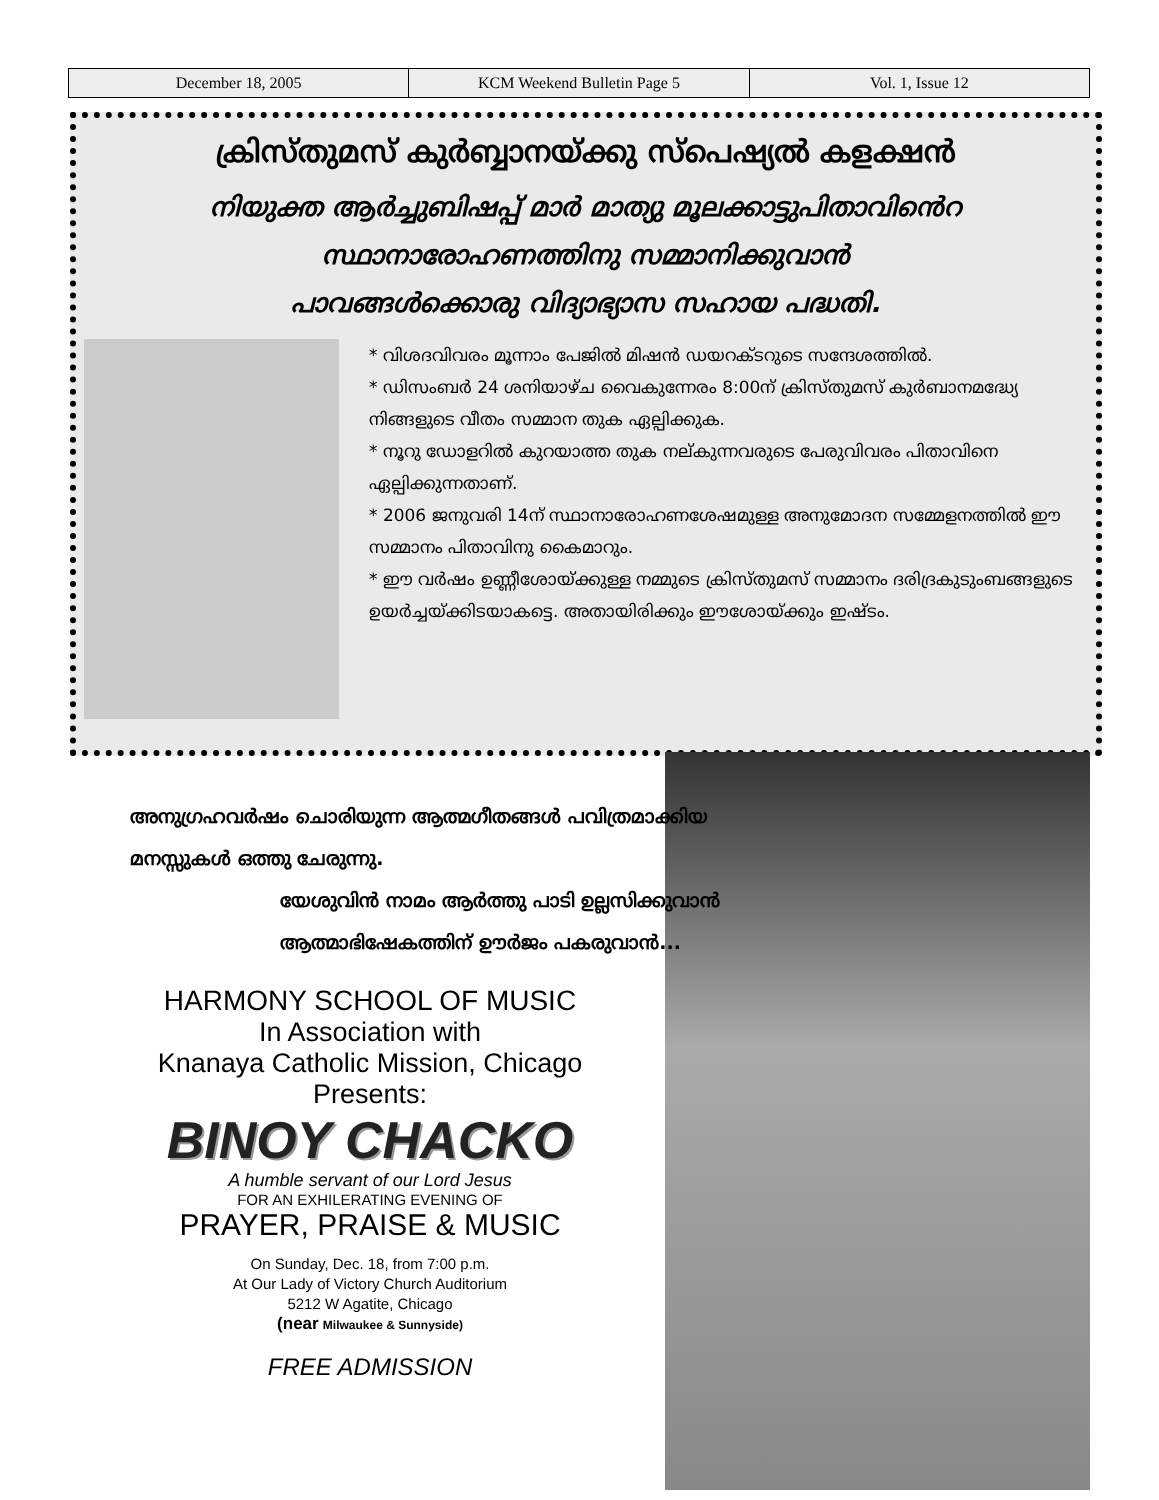| December 18, 2005 | KCM Weekend Bulletin Page 5 | Vol. 1, Issue 12 |
ക്രിസ്തുമസ് കുർബ്ബാനയ്ക്കു സ്പെഷ്യൽ കളക്ഷൻ
നിയുക്ത ആർച്ചുബിഷപ്പ് മാർ മാത്യു മൂലക്കാട്ടുപിതാവിൻെറ
സ്ഥാനാരോഹണത്തിനു സമ്മാനിക്കുവാൻ
പാവങ്ങൾക്കൊരു വിദ്യാഭ്യാസ സഹായ പദ്ധതി.
* വിശദവിവരം മൂന്നാം പേജിൽ മിഷൻ ഡയറക്ടറുടെ സന്ദേശത്തിൽ.
* ഡിസംബർ 24 ശനിയാഴ്ച വൈകുന്നേരം 8:00ന് ക്രിസ്തുമസ് കുർബാനമദ്ധ്യേ നിങ്ങളുടെ വീതം സമ്മാന തുക ഏല്പിക്കുക.
* നൂറു ഡോളറിൽ കുറയാത്ത തുക നല്കുന്നവരുടെ പേരുവിവരം പിതാവിനെ ഏല്പിക്കുന്നതാണ്.
* 2006 ജനുവരി 14ന് സ്ഥാനാരോഹണശേഷമുള്ള അനുമോദന സമ്മേളനത്തിൽ ഈ സമ്മാനം പിതാവിനു കൈമാറും.
* ഈ വർഷം ഉണ്ണീശോയ്ക്കുള്ള നമ്മുടെ ക്രിസ്തുമസ് സമ്മാനം ദരിദ്രകുടുംബങ്ങളുടെ ഉയർച്ചയ്ക്കിടയാകട്ടെ. അതായിരിക്കും ഈശോയ്ക്കും ഇഷ്ടം.
അനുഗ്രഹവർഷം ചൊരിയുന്ന ആത്മഗീതങ്ങൾ പവിത്രമാക്കിയ
മനസ്സുകൾ ഒത്തു ചേരുന്നു.
യേശുവിൻ നാമം ആർത്തു പാടി ഉല്ലസിക്കുവാൻ
ആത്മാഭിഷേകത്തിന് ഊർജം പകരുവാൻ...
HARMONY SCHOOL OF MUSIC
In Association with
Knanaya Catholic Mission, Chicago
Presents:
BINOY CHACKO
A humble servant of our Lord Jesus
FOR AN EXHILERATING EVENING OF
PRAYER, PRAISE & MUSIC
On Sunday, Dec. 18, from 7:00 p.m.
At Our Lady of Victory Church Auditorium
5212 W Agatite, Chicago
(near Milwaukee & Sunnyside)
FREE ADMISSION